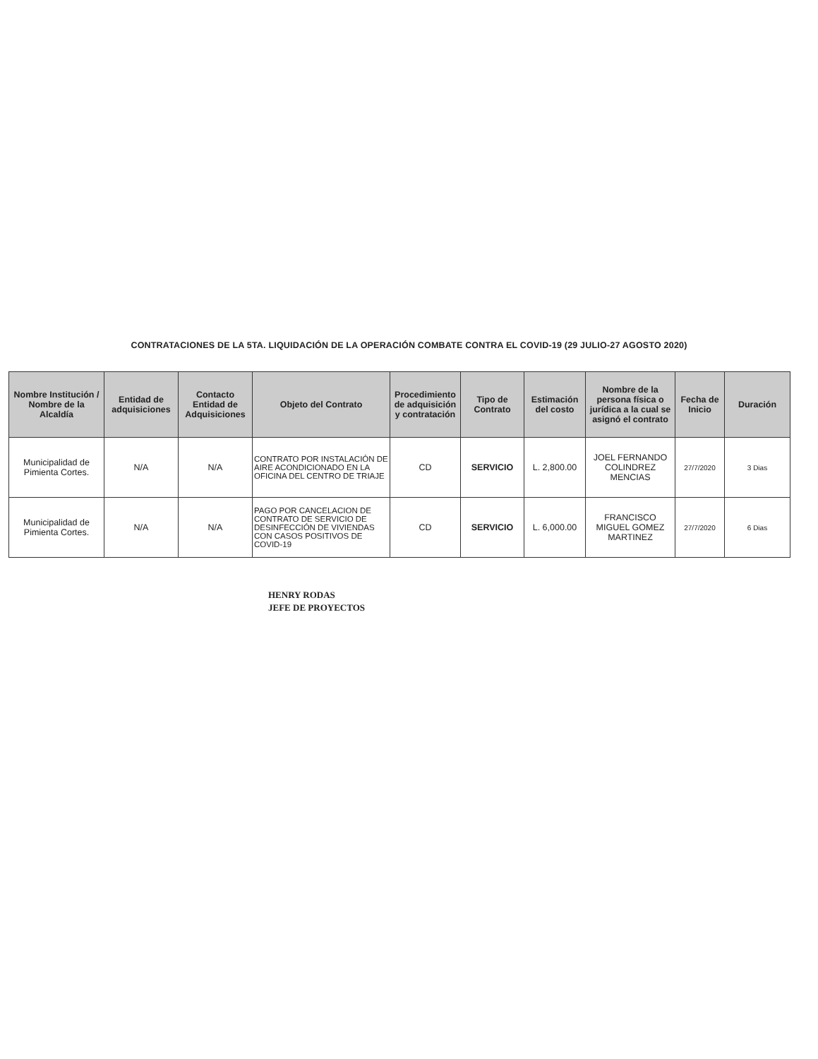CONTRATACIONES DE LA 5TA. LIQUIDACIÓN DE LA OPERACIÓN COMBATE CONTRA EL COVID-19 (29 JULIO-27 AGOSTO 2020)
| Nombre Institución / Nombre de la Alcaldía | Entidad de adquisiciones | Contacto Entidad de Adquisiciones | Objeto del Contrato | Procedimiento de adquisición y contratación | Tipo de Contrato | Estimación del costo | Nombre de la persona física o jurídica a la cual se asignó el contrato | Fecha de Inicio | Duración |
| --- | --- | --- | --- | --- | --- | --- | --- | --- | --- |
| Municipalidad de Pimienta Cortes. | N/A | N/A | CONTRATO POR INSTALACIÓN DE AIRE ACONDICIONADO EN LA OFICINA DEL CENTRO DE TRIAJE | CD | SERVICIO | L. 2,800.00 | JOEL FERNANDO COLINDREZ MENCIAS | 27/7/2020 | 3 Dias |
| Municipalidad de Pimienta Cortes. | N/A | N/A | PAGO POR CANCELACION DE CONTRATO DE SERVICIO DE DESINFECCIÓN DE VIVIENDAS CON CASOS POSITIVOS DE COVID-19 | CD | SERVICIO | L. 6,000.00 | FRANCISCO MIGUEL GOMEZ MARTINEZ | 27/7/2020 | 6 Dias |
HENRY RODAS
JEFE DE PROYECTOS